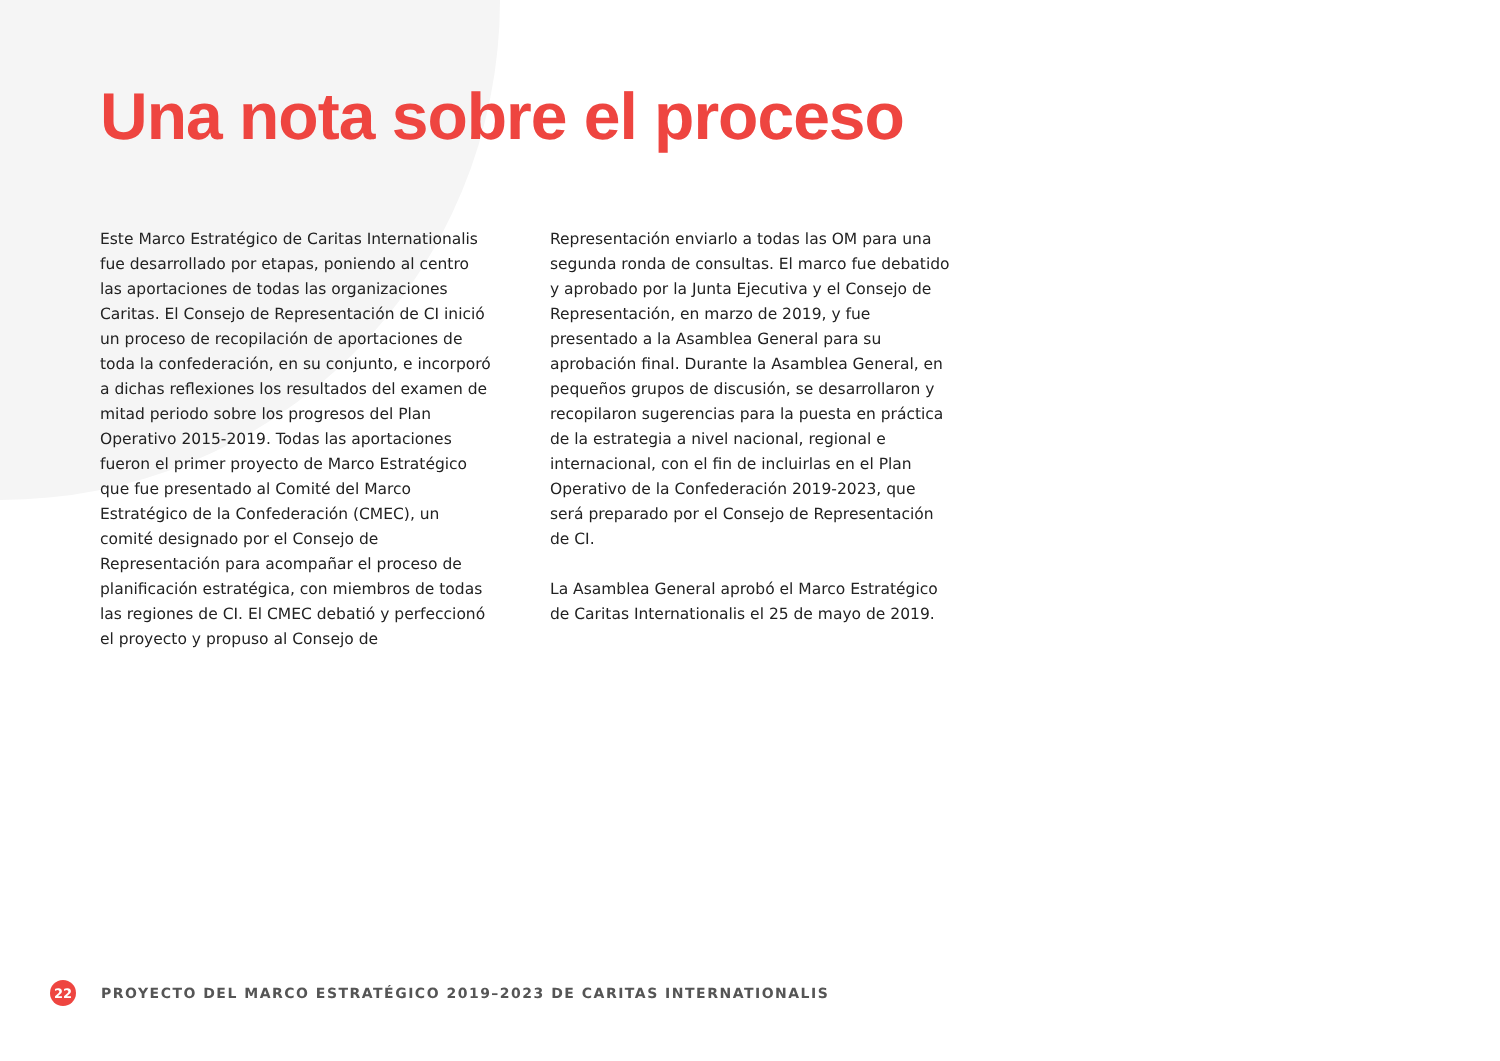Una nota sobre el proceso
Este Marco Estratégico de Caritas Internationalis fue desarrollado por etapas, poniendo al centro las aportaciones de todas las organizaciones Caritas. El Consejo de Representación de CI inició un proceso de recopilación de aportaciones de toda la confederación, en su conjunto, e incorporó a dichas reflexiones los resultados del examen de mitad periodo sobre los progresos del Plan Operativo 2015-2019. Todas las aportaciones fueron el primer proyecto de Marco Estratégico que fue presentado al Comité del Marco Estratégico de la Confederación (CMEC), un comité designado por el Consejo de Representación para acompañar el proceso de planificación estratégica, con miembros de todas las regiones de CI. El CMEC debatió y perfeccionó el proyecto y propuso al Consejo de
Representación enviarlo a todas las OM para una segunda ronda de consultas. El marco fue debatido y aprobado por la Junta Ejecutiva y el Consejo de Representación, en marzo de 2019, y fue presentado a la Asamblea General para su aprobación final. Durante la Asamblea General, en pequeños grupos de discusión, se desarrollaron y recopilaron sugerencias para la puesta en práctica de la estrategia a nivel nacional, regional e internacional, con el fin de incluirlas en el Plan Operativo de la Confederación 2019-2023, que será preparado por el Consejo de Representación de CI.
La Asamblea General aprobó el Marco Estratégico de Caritas Internationalis el 25 de mayo de 2019.
22
PROYECTO DEL MARCO ESTRATÉGICO 2019–2023 DE CARITAS INTERNATIONALIS